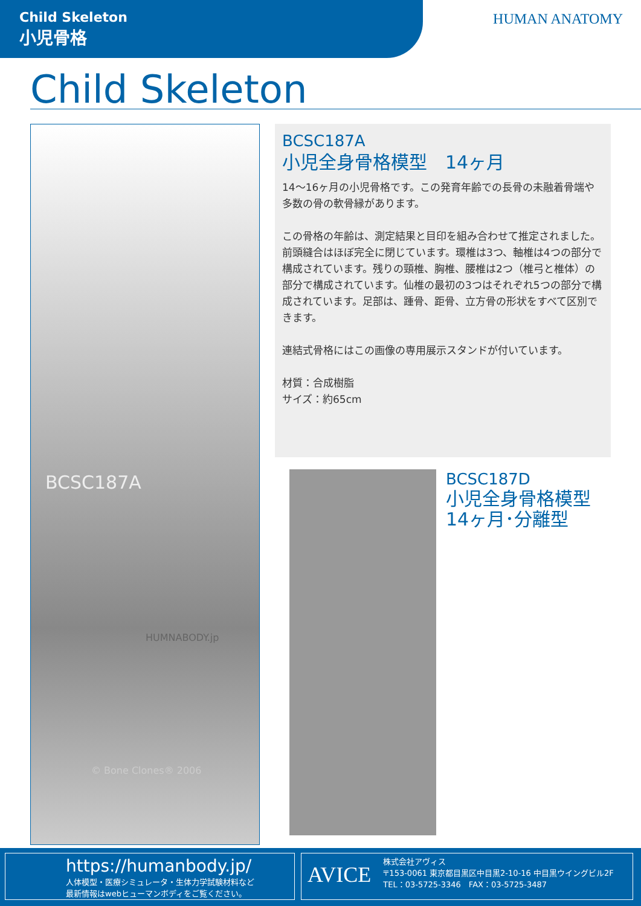Child Skeleton
小児骨格
HUMAN ANATOMY
Child Skeleton
BCSC187A
HUMNABODY.jp
© Bone Clones® 2006
BCSC187A
小児全身骨格模型　14ヶ月
14～16ヶ月の小児骨格です。この発育年齢での長骨の未融着骨端や多数の骨の軟骨縁があります。
この骨格の年齢は、測定結果と目印を組み合わせて推定されました。前頭縫合はほぼ完全に閉じています。環椎は3つ、軸椎は4つの部分で構成されています。残りの頸椎、胸椎、腰椎は2つ（椎弓と椎体）の部分で構成されています。仙椎の最初の3つはそれぞれ5つの部分で構成されています。足部は、踵骨、距骨、立方骨の形状をすべて区別できます。
連結式骨格にはこの画像の専用展示スタンドが付いています。
材質：合成樹脂
サイズ：約65cm
BCSC187D
小児全身骨格模型
14ヶ月･分離型
https://humanbody.jp/
人体模型・医療シミュレータ・生体力学試験材料など
最新情報はwebヒューマンボディをご覧ください。
AVICE
株式会社アヴィス
〒153-0061 東京都目黒区中目黒2-10-16 中目黒ウイングビル2F
TEL：03-5725-3346　FAX：03-5725-3487